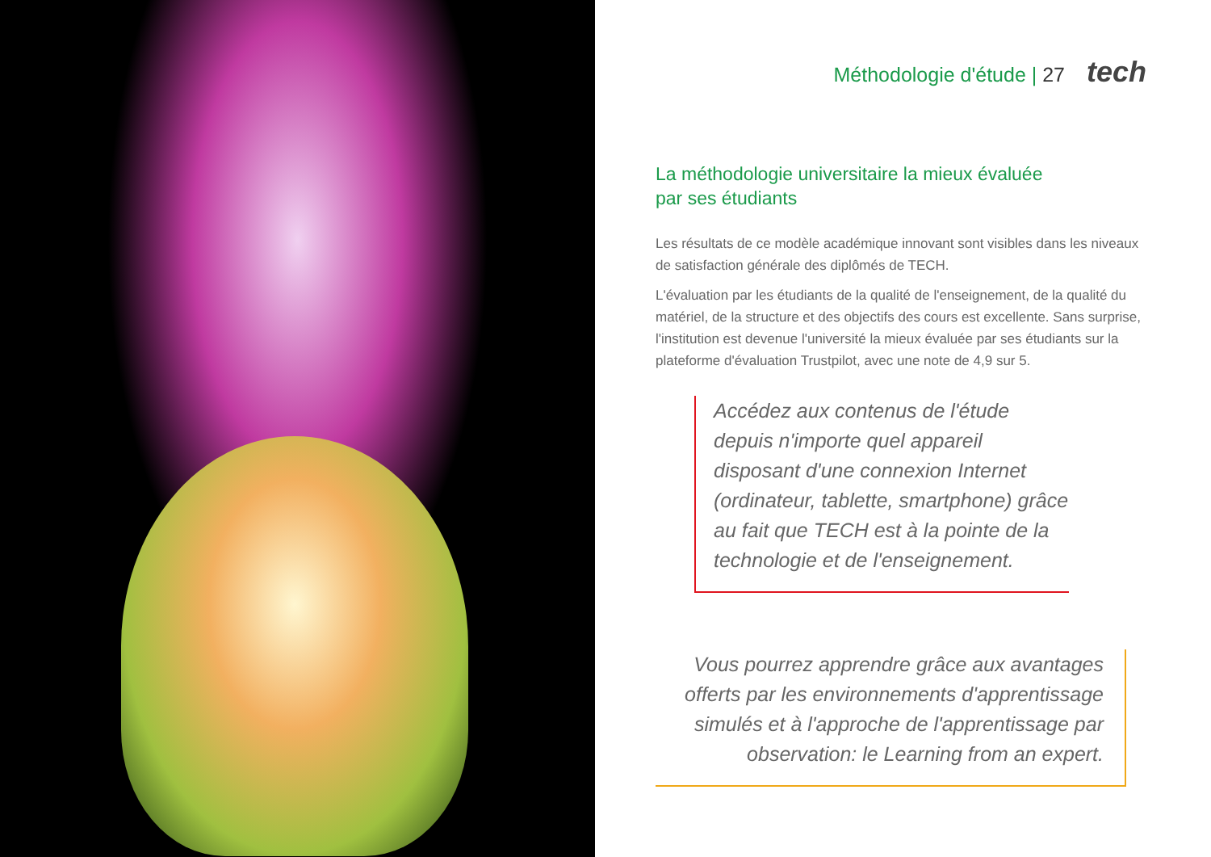Méthodologie d'étude | 27 tech
La méthodologie universitaire la mieux évaluée
par ses étudiants
Les résultats de ce modèle académique innovant sont visibles dans les niveaux de satisfaction générale des diplômés de TECH.
L'évaluation par les étudiants de la qualité de l'enseignement, de la qualité du matériel, de la structure et des objectifs des cours est excellente. Sans surprise, l'institution est devenue l'université la mieux évaluée par ses étudiants sur la plateforme d'évaluation Trustpilot, avec une note de 4,9 sur 5.
Accédez aux contenus de l'étude depuis n'importe quel appareil disposant d'une connexion Internet (ordinateur, tablette, smartphone) grâce au fait que TECH est à la pointe de la technologie et de l'enseignement.
Vous pourrez apprendre grâce aux avantages offerts par les environnements d'apprentissage simulés et à l'approche de l'apprentissage par observation: le Learning from an expert.